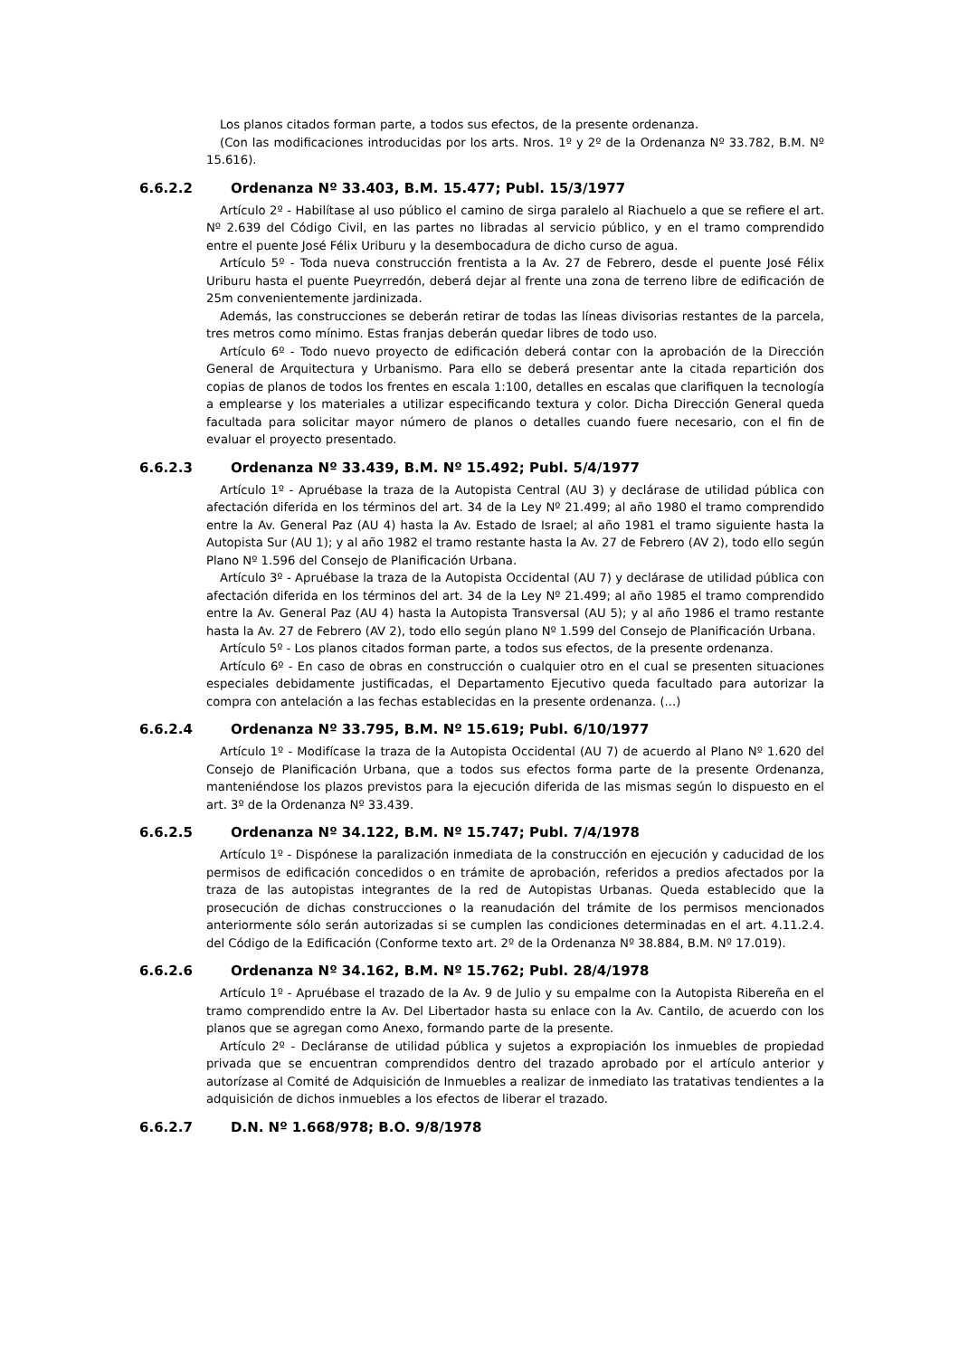Los planos citados forman parte, a todos sus efectos, de la presente ordenanza.
(Con las modificaciones introducidas por los arts. Nros. 1º y 2º de la Ordenanza Nº 33.782, B.M. Nº 15.616).
6.6.2.2 Ordenanza Nº 33.403, B.M. 15.477; Publ. 15/3/1977
Artículo 2º - Habilítase al uso público el camino de sirga paralelo al Riachuelo a que se refiere el art. Nº 2.639 del Código Civil, en las partes no libradas al servicio público, y en el tramo comprendido entre el puente José Félix Uriburu y la desembocadura de dicho curso de agua.
Artículo 5º - Toda nueva construcción frentista a la Av. 27 de Febrero, desde el puente José Félix Uriburu hasta el puente Pueyrredón, deberá dejar al frente una zona de terreno libre de edificación de 25m convenientemente jardinizada.
Además, las construcciones se deberán retirar de todas las líneas divisorias restantes de la parcela, tres metros como mínimo. Estas franjas deberán quedar libres de todo uso.
Artículo 6º - Todo nuevo proyecto de edificación deberá contar con la aprobación de la Dirección General de Arquitectura y Urbanismo. Para ello se deberá presentar ante la citada repartición dos copias de planos de todos los frentes en escala 1:100, detalles en escalas que clarifiquen la tecnología a emplearse y los materiales a utilizar especificando textura y color. Dicha Dirección General queda facultada para solicitar mayor número de planos o detalles cuando fuere necesario, con el fin de evaluar el proyecto presentado.
6.6.2.3 Ordenanza Nº 33.439, B.M. Nº 15.492; Publ. 5/4/1977
Artículo 1º - Apruébase la traza de la Autopista Central (AU 3) y declárase de utilidad pública con afectación diferida en los términos del art. 34 de la Ley Nº 21.499; al año 1980 el tramo comprendido entre la Av. General Paz (AU 4) hasta la Av. Estado de Israel; al año 1981 el tramo siguiente hasta la Autopista Sur (AU 1); y al año 1982 el tramo restante hasta la Av. 27 de Febrero (AV 2), todo ello según Plano Nº 1.596 del Consejo de Planificación Urbana.
Artículo 3º - Apruébase la traza de la Autopista Occidental (AU 7) y declárase de utilidad pública con afectación diferida en los términos del art. 34 de la Ley Nº 21.499; al año 1985 el tramo comprendido entre la Av. General Paz (AU 4) hasta la Autopista Transversal (AU 5); y al año 1986 el tramo restante hasta la Av. 27 de Febrero (AV 2), todo ello según plano Nº 1.599 del Consejo de Planificación Urbana.
Artículo 5º - Los planos citados forman parte, a todos sus efectos, de la presente ordenanza.
Artículo 6º - En caso de obras en construcción o cualquier otro en el cual se presenten situaciones especiales debidamente justificadas, el Departamento Ejecutivo queda facultado para autorizar la compra con antelación a las fechas establecidas en la presente ordenanza. (...)
6.6.2.4 Ordenanza Nº 33.795, B.M. Nº 15.619; Publ. 6/10/1977
Artículo 1º - Modifícase la traza de la Autopista Occidental (AU 7) de acuerdo al Plano Nº 1.620 del Consejo de Planificación Urbana, que a todos sus efectos forma parte de la presente Ordenanza, manteniéndose los plazos previstos para la ejecución diferida de las mismas según lo dispuesto en el art. 3º de la Ordenanza Nº 33.439.
6.6.2.5 Ordenanza Nº 34.122, B.M. Nº 15.747; Publ. 7/4/1978
Artículo 1º - Dispónese la paralización inmediata de la construcción en ejecución y caducidad de los permisos de edificación concedidos o en trámite de aprobación, referidos a predios afectados por la traza de las autopistas integrantes de la red de Autopistas Urbanas. Queda establecido que la prosecución de dichas construcciones o la reanudación del trámite de los permisos mencionados anteriormente sólo serán autorizadas si se cumplen las condiciones determinadas en el art. 4.11.2.4. del Código de la Edificación (Conforme texto art. 2º de la Ordenanza Nº 38.884, B.M. Nº 17.019).
6.6.2.6 Ordenanza Nº 34.162, B.M. Nº 15.762; Publ. 28/4/1978
Artículo 1º - Apruébase el trazado de la Av. 9 de Julio y su empalme con la Autopista Ribereña en el tramo comprendido entre la Av. Del Libertador hasta su enlace con la Av. Cantilo, de acuerdo con los planos que se agregan como Anexo, formando parte de la presente.
Artículo 2º - Decláranse de utilidad pública y sujetos a expropiación los inmuebles de propiedad privada que se encuentran comprendidos dentro del trazado aprobado por el artículo anterior y autorízase al Comité de Adquisición de Inmuebles a realizar de inmediato las tratativas tendientes a la adquisición de dichos inmuebles a los efectos de liberar el trazado.
6.6.2.7 D.N. Nº 1.668/978; B.O. 9/8/1978